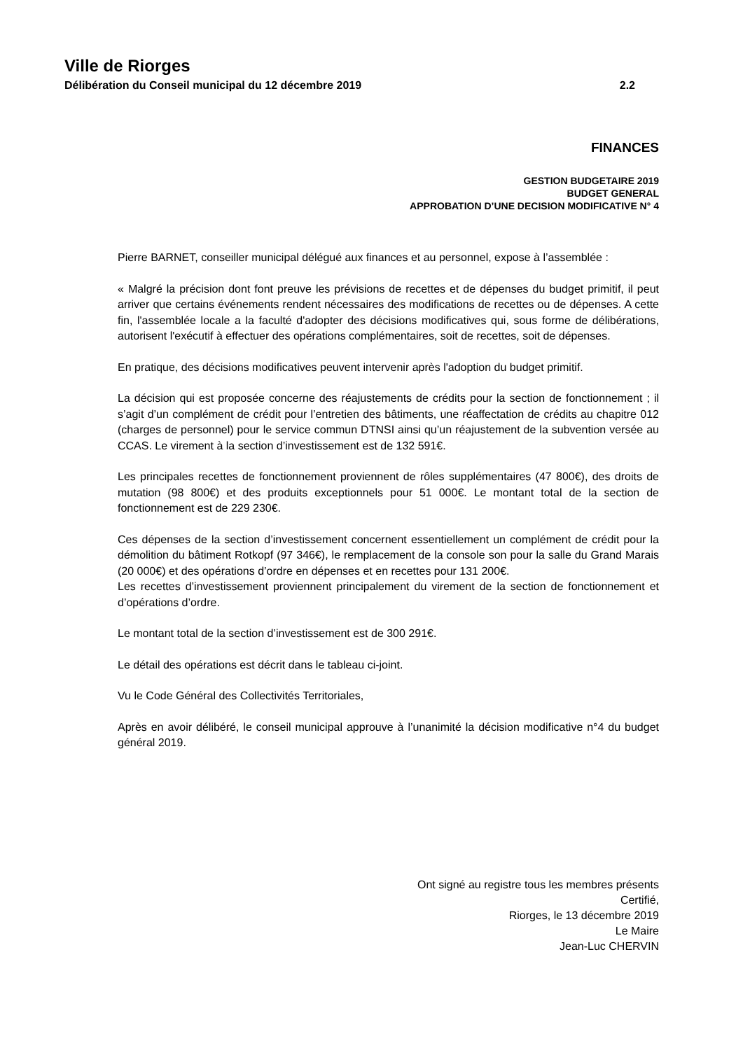Ville de Riorges
Délibération du Conseil municipal du 12 décembre 2019 2.2
FINANCES
GESTION BUDGETAIRE 2019
BUDGET GENERAL
APPROBATION D’UNE DECISION MODIFICATIVE N° 4
Pierre BARNET, conseiller municipal délégué aux finances et au personnel, expose à l’assemblée :
« Malgré la précision dont font preuve les prévisions de recettes et de dépenses du budget primitif, il peut arriver que certains événements rendent nécessaires des modifications de recettes ou de dépenses. A cette fin, l'assemblée locale a la faculté d'adopter des décisions modificatives qui, sous forme de délibérations, autorisent l'exécutif à effectuer des opérations complémentaires, soit de recettes, soit de dépenses.
En pratique, des décisions modificatives peuvent intervenir après l'adoption du budget primitif.
La décision qui est proposée concerne des réajustements de crédits pour la section de fonctionnement ; il s’agit d’un complément de crédit pour l’entretien des bâtiments, une réaffectation de crédits au chapitre 012 (charges de personnel) pour le service commun DTNSI ainsi qu’un réajustement de la subvention versée au CCAS. Le virement à la section d’investissement est de 132 591€.
Les principales recettes de fonctionnement proviennent de rôles supplémentaires (47 800€), des droits de mutation (98 800€) et des produits exceptionnels pour 51 000€. Le montant total de la section de fonctionnement est de 229 230€.
Ces dépenses de la section d’investissement concernent essentiellement un complément de crédit pour la démolition du bâtiment Rotkopf (97 346€), le remplacement de la console son pour la salle du Grand Marais (20 000€) et des opérations d’ordre en dépenses et en recettes pour 131 200€.
Les recettes d’investissement proviennent principalement du virement de la section de fonctionnement et d’opérations d’ordre.
Le montant total de la section d’investissement est de 300 291€.
Le détail des opérations est décrit dans le tableau ci-joint.
Vu le Code Général des Collectivités Territoriales,
Après en avoir délibéré, le conseil municipal approuve à l’unanimité la décision modificative n°4 du budget général 2019.
Ont signé au registre tous les membres présents
Certifié,
Riorges, le 13 décembre 2019
Le Maire
Jean-Luc CHERVIN